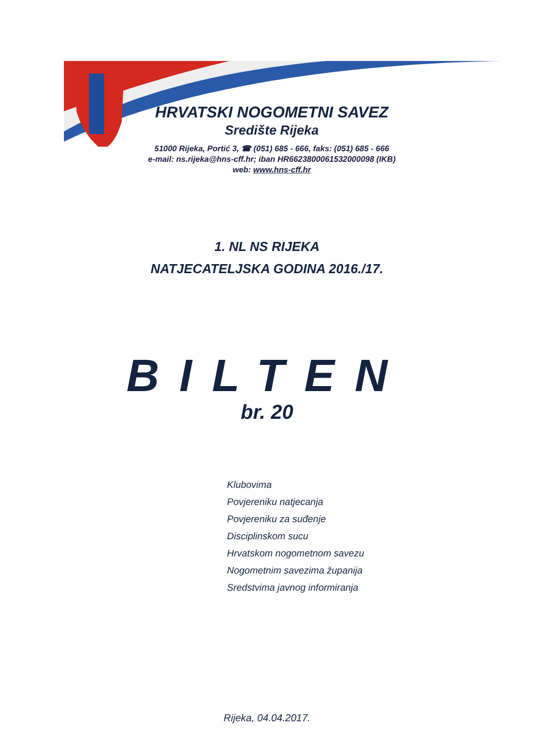HRVATSKI NOGOMETNI SAVEZ
Središte Rijeka
51000 Rijeka, Portić 3, ☎ (051) 685 - 666, faks: (051) 685 - 666
e-mail: ns.rijeka@hns-cff.hr; iban HR6623800061532000098 (IKB)
web: www.hns-cff.hr
1. NL NS RIJEKA
NATJECATELJSKA GODINA 2016./17.
BILTEN
br. 20
Klubovima
Povjereniku natjecanja
Povjereniku za suđenje
Disciplinskom sucu
Hrvatskom nogometnom savezu
Nogometnim savezima županija
Sredstvima javnog informiranja
Rijeka, 04.04.2017.